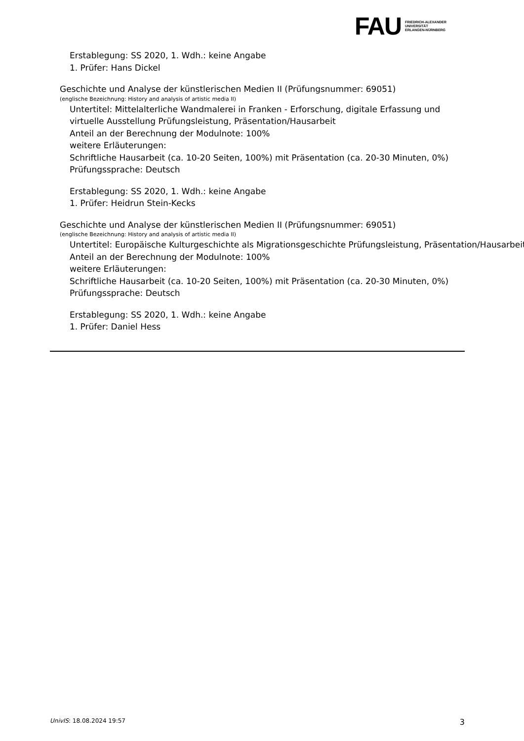FAU
FRIEDRICH-ALEXANDER
UNIVERSITÄT
ERLANGEN-NÜRNBERG
Erstablegung: SS 2020, 1. Wdh.: keine Angabe
1. Prüfer: Hans Dickel
Geschichte und Analyse der künstlerischen Medien II (Prüfungsnummer: 69051)
(englische Bezeichnung: History and analysis of artistic media II)
Untertitel: Mittelalterliche Wandmalerei in Franken - Erforschung, digitale Erfassung und virtuelle Ausstellung Prüfungsleistung, Präsentation/Hausarbeit
Anteil an der Berechnung der Modulnote: 100%
weitere Erläuterungen:
Schriftliche Hausarbeit (ca. 10-20 Seiten, 100%) mit Präsentation (ca. 20-30 Minuten, 0%)
Prüfungssprache: Deutsch
Erstablegung: SS 2020, 1. Wdh.: keine Angabe
1. Prüfer: Heidrun Stein-Kecks
Geschichte und Analyse der künstlerischen Medien II (Prüfungsnummer: 69051)
(englische Bezeichnung: History and analysis of artistic media II)
Untertitel: Europäische Kulturgeschichte als Migrationsgeschichte Prüfungsleistung, Präsentation/Hausarbeit
Anteil an der Berechnung der Modulnote: 100%
weitere Erläuterungen:
Schriftliche Hausarbeit (ca. 10-20 Seiten, 100%) mit Präsentation (ca. 20-30 Minuten, 0%)
Prüfungssprache: Deutsch
Erstablegung: SS 2020, 1. Wdh.: keine Angabe
1. Prüfer: Daniel Hess
UnivIS: 18.08.2024 19:57 3